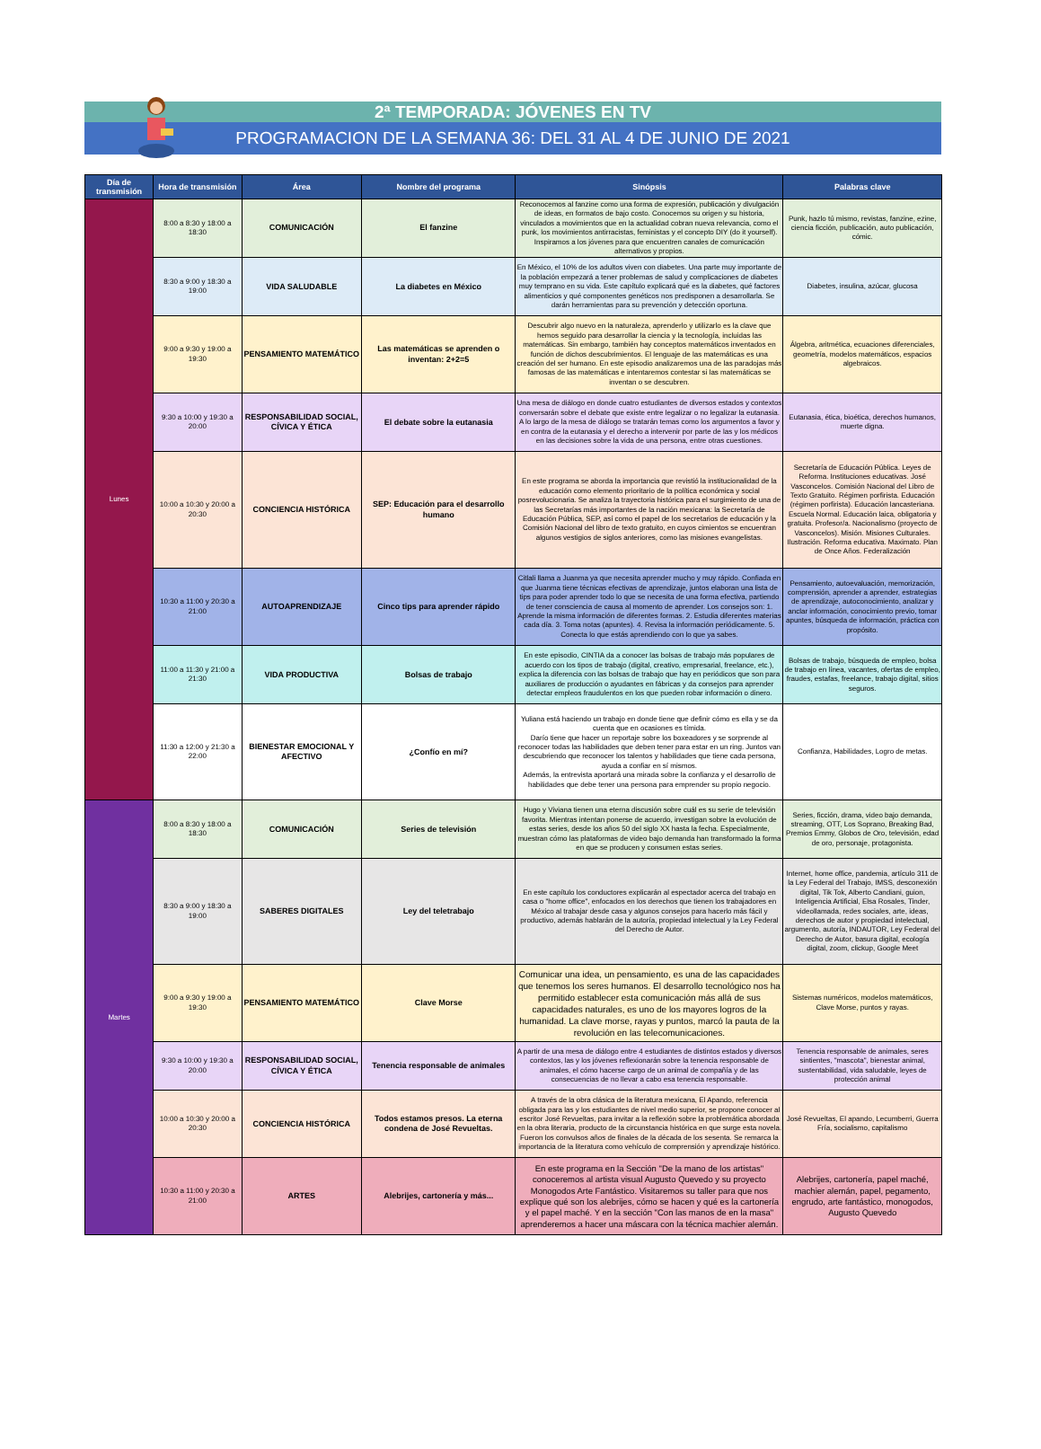2ª TEMPORADA: JÓVENES EN TV
PROGRAMACION DE LA SEMANA 36: DEL 31 AL 4 DE JUNIO DE 2021
| Día de transmisión | Hora de transmisión | Área | Nombre del programa | Sinópsis | Palabras clave |
| --- | --- | --- | --- | --- | --- |
| Lunes | 8:00 a 8:30 y 18:00 a 18:30 | COMUNICACIÓN | El fanzine | Reconocemos al fanzine como una forma de expresión, publicación y divulgación de ideas, en formatos de bajo costo. Conocemos su origen y su historia, vinculados a movimientos que en la actualidad cobran nueva relevancia, como el punk, los movimientos antirracistas, feministas y el concepto DIY (do it yourself). Inspiramos a los jóvenes para que encuentren canales de comunicación alternativos y propios. | Punk, hazlo tú mismo, revistas, fanzine, ezine, ciencia ficción, publicación, auto publicación, cómic. |
| | 8:30 a 9:00 y 18:30 a 19:00 | VIDA SALUDABLE | La diabetes en México | En México, el 10% de los adultos viven con diabetes. Una parte muy importante de la población empezará a tener problemas de salud y complicaciones de diabetes muy temprano en su vida. Este capítulo explicará qué es la diabetes, qué factores alimenticios y qué componentes genéticos nos predisponen a desarrollarla. Se darán herramientas para su prevención y detección oportuna. | Diabetes, insulina, azúcar, glucosa |
| | 9:00 a 9:30 y 19:00 a 19:30 | PENSAMIENTO MATEMÁTICO | Las matemáticas se aprenden o inventan: 2+2=5 | Descubrir algo nuevo en la naturaleza, aprenderlo y utilizarlo es la clave que hemos seguido para desarrollar la ciencia y la tecnología, incluidas las matemáticas. Sin embargo, también hay conceptos matemáticos inventados en función de dichos descubrimientos. El lenguaje de las matemáticas es una creación del ser humano. En este episodio analizaremos una de las paradojas más famosas de las matemáticas e intentaremos contestar si las matemáticas se inventan o se descubren. | Álgebra, aritmética, ecuaciones diferenciales, geometría, modelos matemáticos, espacios algebraicos. |
| | 9:30 a 10:00 y 19:30 a 20:00 | RESPONSABILIDAD SOCIAL, CÍVICA Y ÉTICA | El debate sobre la eutanasia | Una mesa de diálogo en donde cuatro estudiantes de diversos estados y contextos conversarán sobre el debate que existe entre legalizar o no legalizar la eutanasia. A lo largo de la mesa de diálogo se tratarán temas como los argumentos a favor y en contra de la eutanasia y el derecho a intervenir por parte de las y los médicos en las decisiones sobre la vida de una persona, entre otras cuestiones. | Eutanasia, ética, bioética, derechos humanos, muerte digna. |
| | 10:00 a 10:30 y 20:00 a 20:30 | CONCIENCIA HISTÓRICA | SEP: Educación para el desarrollo humano | En este programa se aborda la importancia que revistió la institucionalidad de la educación como elemento prioritario de la política económica y social posrevolucionaria. Se analiza la trayectoria histórica para el surgimiento de una de las Secretarías más importantes de la nación mexicana: la Secretaría de Educación Pública, SEP, así como el papel de los secretarios de educación y la Comisión Nacional del libro de texto gratuito, en cuyos cimientos se encuentran algunos vestigios de siglos anteriores, como las misiones evangelistas. | Secretaría de Educación Pública. Leyes de Reforma. Instituciones educativas. José Vasconcelos. Comisión Nacional del Libro de Texto Gratuito. Régimen porfirista. Educación (régimen porfirista). Educación lancasteriana. Escuela Normal. Educación laica, obligatoria y gratuita. Profesor/a. Nacionalismo (proyecto de Vasconcelos). Misión. Misiones Culturales. Ilustración. Reforma educativa. Maximato. Plan de Once Años. Federalización |
| | 10:30 a 11:00 y 20:30 a 21:00 | AUTOAPRENDIZAJE | Cinco tips para aprender rápido | Citlali llama a Juanma ya que necesita aprender mucho y muy rápido. Confiada en que Juanma tiene técnicas efectivas de aprendizaje, juntos elaboran una lista de tips para poder aprender todo lo que se necesita de una forma efectiva, partiendo de tener consciencia de causa al momento de aprender. Los consejos son: 1. Aprende la misma información de diferentes formas. 2. Estudia diferentes materias cada día. 3. Toma notas (apuntes). 4. Revisa la información periódicamente. 5. Conecta lo que estás aprendiendo con lo que ya sabes. | Pensamiento, autoevaluación, memorización, comprensión, aprender a aprender, estrategias de aprendizaje, autoconocimiento, analizar y anclar información, conocimiento previo, tomar apuntes, búsqueda de información, práctica con propósito. |
| | 11:00 a 11:30 y 21:00 a 21:30 | VIDA PRODUCTIVA | Bolsas de trabajo | En este episodio, CINTIA da a conocer las bolsas de trabajo más populares de acuerdo con los tipos de trabajo (digital, creativo, empresarial, freelance, etc.), explica la diferencia con las bolsas de trabajo que hay en periódicos que son para auxiliares de producción o ayudantes en fábricas y da consejos para aprender detectar empleos fraudulentos en los que pueden robar información o dinero. | Bolsas de trabajo, búsqueda de empleo, bolsa de trabajo en línea, vacantes, ofertas de empleo, fraudes, estafas, freelance, trabajo digital, sitios seguros. |
| | 11:30 a 12:00 y 21:30 a 22:00 | BIENESTAR EMOCIONAL Y AFECTIVO | ¿Confío en mí? | Yuliana está haciendo un trabajo en donde tiene que definir cómo es ella y se da cuenta que en ocasiones es tímida. Darío tiene que hacer un reportaje sobre los boxeadores y se sorprende al reconocer todas las habilidades que deben tener para estar en un ring. Juntos van descubriendo que reconocer los talentos y habilidades que tiene cada persona, ayuda a confiar en sí mismos. Además, la entrevista aportará una mirada sobre la confianza y el desarrollo de habilidades que debe tener una persona para emprender su propio negocio. | Confianza, Habilidades, Logro de metas. |
| Martes | 8:00 a 8:30 y 18:00 a 18:30 | COMUNICACIÓN | Series de televisión | Hugo y Viviana tienen una eterna discusión sobre cuál es su serie de televisión favorita. Mientras intentan ponerse de acuerdo, investigan sobre la evolución de estas series, desde los años 50 del siglo XX hasta la fecha. Especialmente, muestran cómo las plataformas de video bajo demanda han transformado la forma en que se producen y consumen estas series. | Series, ficción, drama, video bajo demanda, streaming, OTT, Los Soprano, Breaking Bad, Premios Emmy, Globos de Oro, televisión, edad de oro, personaje, protagonista. |
| | 8:30 a 9:00 y 18:30 a 19:00 | SABERES DIGITALES | Ley del teletrabajo | En este capítulo los conductores explicarán al espectador acerca del trabajo en casa o "home office", enfocados en los derechos que tienen los trabajadores en México al trabajar desde casa y algunos consejos para hacerlo más fácil y productivo, además hablarán de la autoría, propiedad intelectual y la Ley Federal del Derecho de Autor. | Internet, home office, pandemia, artículo 311 de la Ley Federal del Trabajo, IMSS, desconexión digital, Tik Tok, Alberto Candiani, guion, Inteligencia Artificial, Elsa Rosales, Tinder, videollamada, redes sociales, arte, ideas, derechos de autor y propiedad intelectual, argumento, autoría, INDAUTOR, Ley Federal del Derecho de Autor, basura digital, ecología digital, zoom, clickup, Google Meet |
| | 9:00 a 9:30 y 19:00 a 19:30 | PENSAMIENTO MATEMÁTICO | Clave Morse | Comunicar una idea, un pensamiento, es una de las capacidades que tenemos los seres humanos. El desarrollo tecnológico nos ha permitido establecer esta comunicación más allá de sus capacidades naturales, es uno de los mayores logros de la humanidad. La clave morse, rayas y puntos, marcó la pauta de la revolución en las telecomunicaciones. | Sistemas numéricos, modelos matemáticos, Clave Morse, puntos y rayas. |
| | 9:30 a 10:00 y 19:30 a 20:00 | RESPONSABILIDAD SOCIAL, CÍVICA Y ÉTICA | Tenencia responsable de animales | A partir de una mesa de diálogo entre 4 estudiantes de distintos estados y diversos contextos, las y los jóvenes reflexionarán sobre la tenencia responsable de animales, el cómo hacerse cargo de un animal de compañía y de las consecuencias de no llevar a cabo esa tenencia responsable. | Tenencia responsable de animales, seres sintientes, "mascota", bienestar animal, sustentabilidad, vida saludable, leyes de protección animal |
| | 10:00 a 10:30 y 20:00 a 20:30 | CONCIENCIA HISTÓRICA | Todos estamos presos. La eterna condena de José Revueltas. | A través de la obra clásica de la literatura mexicana, El Apando, referencia obligada para las y los estudiantes de nivel medio superior, se propone conocer al escritor José Revueltas, para invitar a la reflexión sobre la problemática abordada en la obra literaria, producto de la circunstancia histórica en que surge esta novela. Fueron los convulsos años de finales de la década de los sesenta. Se remarca la importancia de la literatura como vehículo de comprensión y aprendizaje histórico. | José Revueltas, El apando, Lecumberri, Guerra Fría, socialismo, capitalismo |
| | 10:30 a 11:00 y 20:30 a 21:00 | ARTES | Alebrijes, cartonería y más... | En este programa en la Sección "De la mano de los artistas" conoceremos al artista visual Augusto Quevedo y su proyecto Monogodos Arte Fantástico. Visitaremos su taller para que nos explique qué son los alebrijes, cómo se hacen y qué es la cartonería y el papel maché. Y en la sección "Con las manos de en la masa" aprenderemos a hacer una máscara con la técnica machier alemán. | Alebrijes, cartonería, papel maché, machier alemán, papel, pegamento, engrudo, arte fantástico, monogodos, Augusto Quevedo |